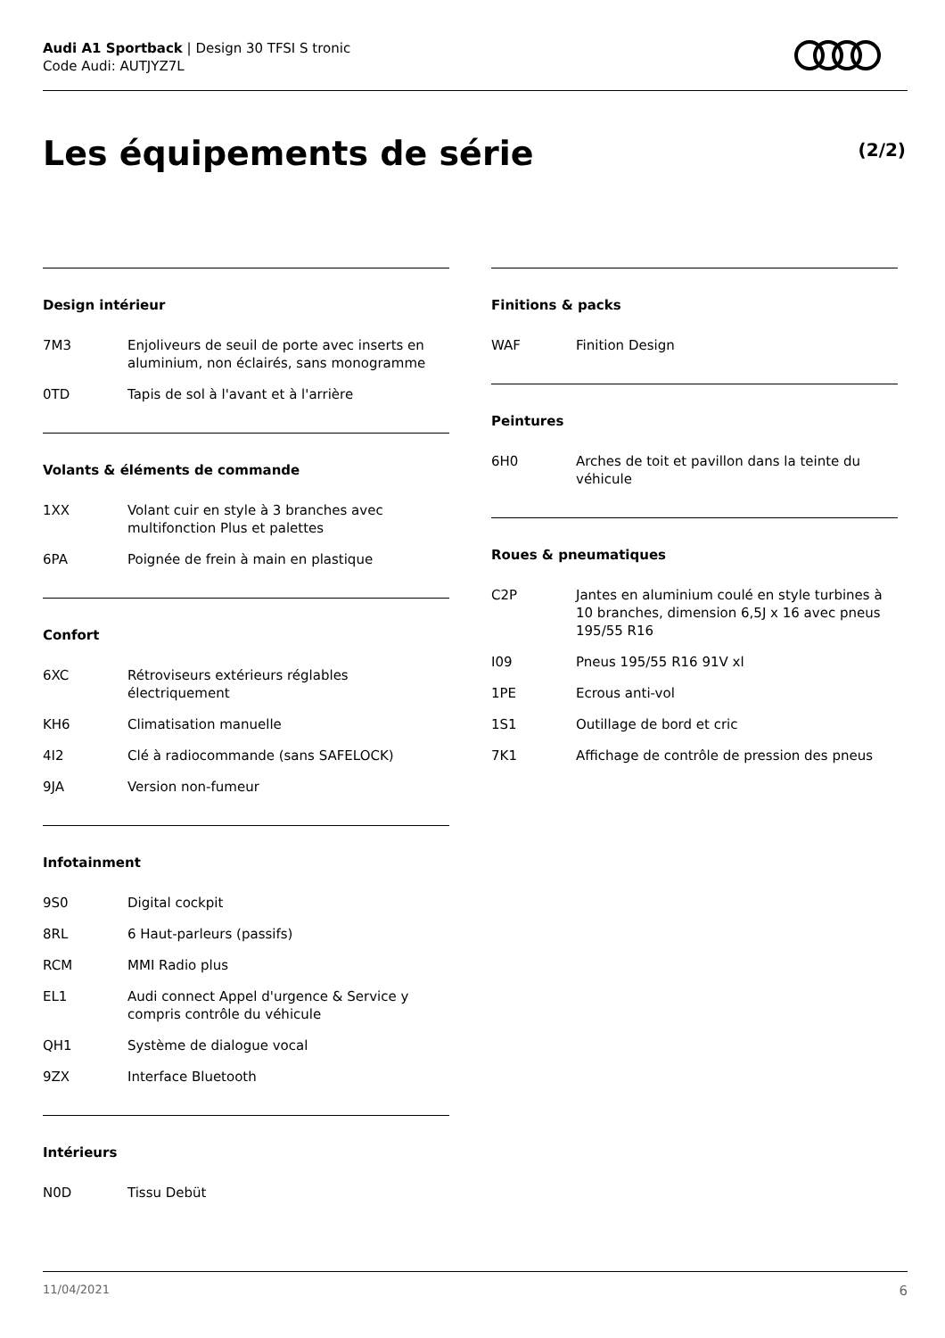Audi A1 Sportback | Design 30 TFSI S tronic
Code Audi: AUTJYZ7L
Les équipements de série (2/2)
Design intérieur
| 7M3 | Enjoliveurs de seuil de porte avec inserts en aluminium, non éclairés, sans monogramme |
| 0TD | Tapis de sol à l'avant et à l'arrière |
Volants & éléments de commande
| 1XX | Volant cuir en style à 3 branches avec multifonction Plus et palettes |
| 6PA | Poignée de frein à main en plastique |
Confort
| 6XC | Rétroviseurs extérieurs réglables électriquement |
| KH6 | Climatisation manuelle |
| 4I2 | Clé à radiocommande (sans SAFELOCK) |
| 9JA | Version non-fumeur |
Infotainment
| 9S0 | Digital cockpit |
| 8RL | 6 Haut-parleurs (passifs) |
| RCM | MMI Radio plus |
| EL1 | Audi connect Appel d'urgence & Service y compris contrôle du véhicule |
| QH1 | Système de dialogue vocal |
| 9ZX | Interface Bluetooth |
Intérieurs
| N0D | Tissu Debüt |
Finitions & packs
| WAF | Finition Design |
Peintures
| 6H0 | Arches de toit et pavillon dans la teinte du véhicule |
Roues & pneumatiques
| C2P | Jantes en aluminium coulé en style turbines à 10 branches, dimension 6,5J x 16 avec pneus 195/55 R16 |
| I09 | Pneus 195/55 R16 91V xl |
| 1PE | Ecrous anti-vol |
| 1S1 | Outillage de bord et cric |
| 7K1 | Affichage de contrôle de pression des pneus |
11/04/2021 6